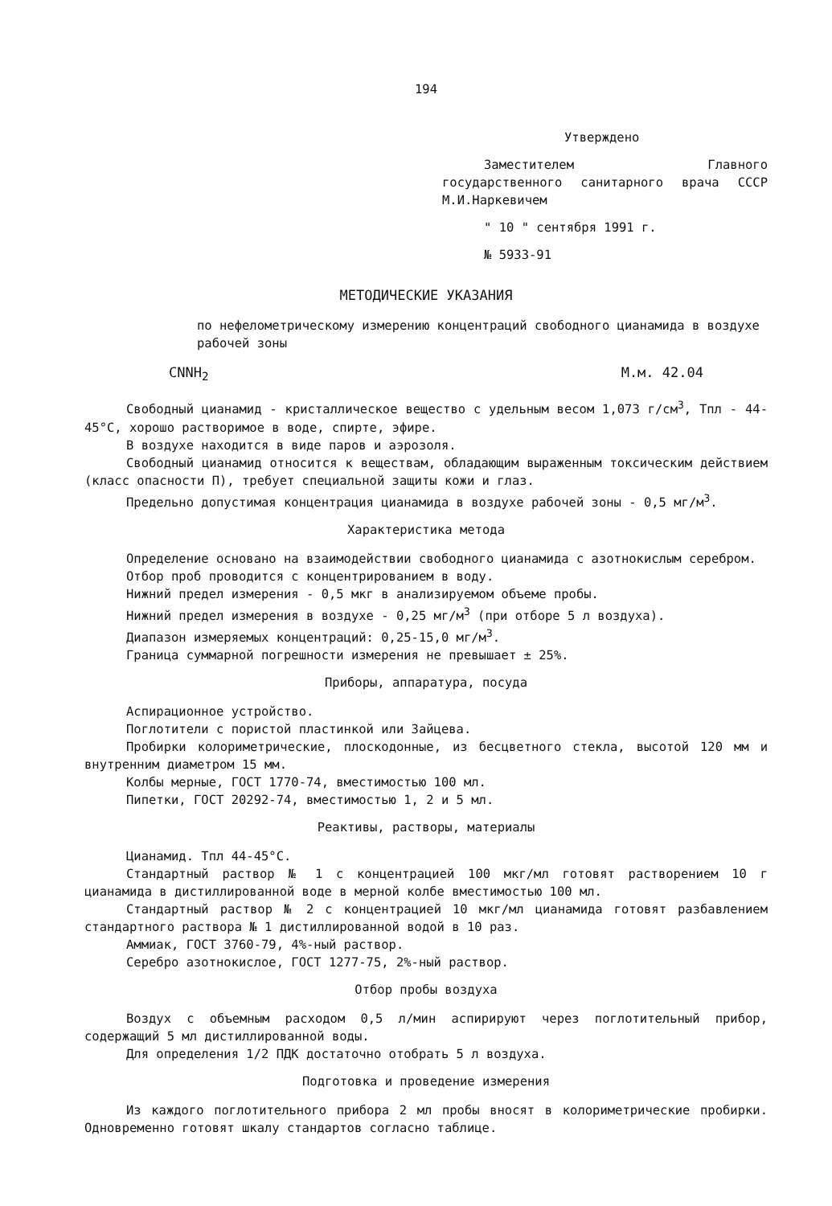194
Утверждено
Заместителем Главного государственного санитарного врача СССР М.И.Наркевичем
" 10 " сентября 1991 г.
№ 5933-91
МЕТОДИЧЕСКИЕ УКАЗАНИЯ
по нефелометрическому измерению концентраций свободного цианамида в воздухе рабочей зоны
CNNH<sub>2</sub> М.м. 42.04
Свободный цианамид - кристаллическое вещество с удельным весом 1,073 г/см<sup>3</sup>, Тпл - 44-45°С, хорошо растворимое в воде, спирте, эфире.
В воздухе находится в виде паров и аэрозоля.
Свободный цианамид относится к веществам, обладающим выраженным токсическим действием (класс опасности П), требует специальной защиты кожи и глаз.
Предельно допустимая концентрация цианамида в воздухе рабочей зоны - 0,5 мг/м<sup>3</sup>.
Характеристика метода
Определение основано на взаимодействии свободного цианамида с азотнокислым серебром.
Отбор проб проводится с концентрированием в воду.
Нижний предел измерения - 0,5 мкг в анализируемом объеме пробы.
Нижний предел измерения в воздухе - 0,25 мг/м<sup>3</sup> (при отборе 5 л воздуха).
Диапазон измеряемых концентраций: 0,25-15,0 мг/м<sup>3</sup>.
Граница суммарной погрешности измерения не превышает ± 25%.
Приборы, аппаратура, посуда
Аспирационное устройство.
Поглотители с пористой пластинкой или Зайцева.
Пробирки колориметрические, плоскодонные, из бесцветного стекла, высотой 120 мм и внутренним диаметром 15 мм.
Колбы мерные, ГОСТ 1770-74, вместимостью 100 мл.
Пипетки, ГОСТ 20292-74, вместимостью 1, 2 и 5 мл.
Реактивы, растворы, материалы
Цианамид. Тпл 44-45°С.
Стандартный раствор № 1 с концентрацией 100 мкг/мл готовят растворением 10 г цианамида в дистиллированной воде в мерной колбе вместимостью 100 мл.
Стандартный раствор № 2 с концентрацией 10 мкг/мл цианамида готовят разбавлением стандартного раствора № 1 дистиллированной водой в 10 раз.
Аммиак, ГОСТ 3760-79, 4%-ный раствор.
Серебро азотнокислое, ГОСТ 1277-75, 2%-ный раствор.
Отбор пробы воздуха
Воздух с объемным расходом 0,5 л/мин аспирируют через поглотительный прибор, содержащий 5 мл дистиллированной воды.
Для определения 1/2 ПДК достаточно отобрать 5 л воздуха.
Подготовка и проведение измерения
Из каждого поглотительного прибора 2 мл пробы вносят в колориметрические пробирки. Одновременно готовят шкалу стандартов согласно таблице.